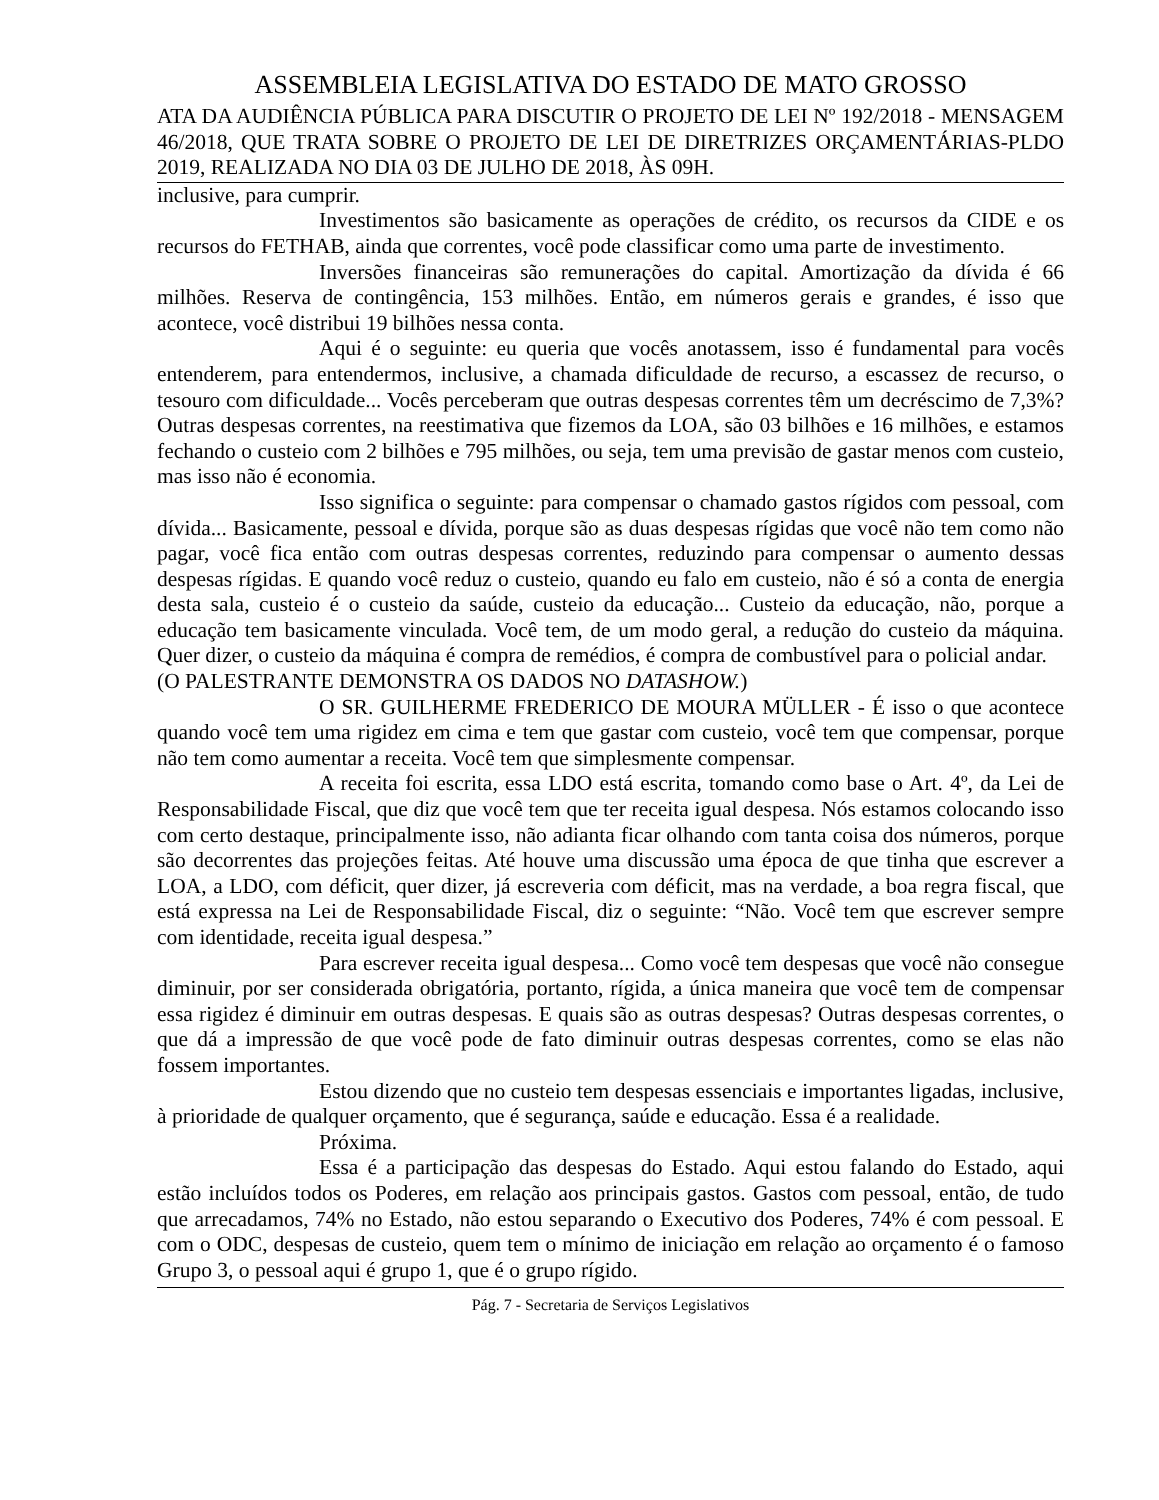ASSEMBLEIA LEGISLATIVA DO ESTADO DE MATO GROSSO
ATA DA AUDIÊNCIA PÚBLICA PARA DISCUTIR O PROJETO DE LEI Nº 192/2018 - MENSAGEM 46/2018, QUE TRATA SOBRE O PROJETO DE LEI DE DIRETRIZES ORÇAMENTÁRIAS-PLDO 2019, REALIZADA NO DIA 03 DE JULHO DE 2018, ÀS 09H.
inclusive, para cumprir.
Investimentos são basicamente as operações de crédito, os recursos da CIDE e os recursos do FETHAB, ainda que correntes, você pode classificar como uma parte de investimento.
Inversões financeiras são remunerações do capital. Amortização da dívida é 66 milhões. Reserva de contingência, 153 milhões. Então, em números gerais e grandes, é isso que acontece, você distribui 19 bilhões nessa conta.
Aqui é o seguinte: eu queria que vocês anotassem, isso é fundamental para vocês entenderem, para entendermos, inclusive, a chamada dificuldade de recurso, a escassez de recurso, o tesouro com dificuldade... Vocês perceberam que outras despesas correntes têm um decréscimo de 7,3%? Outras despesas correntes, na reestimativa que fizemos da LOA, são 03 bilhões e 16 milhões, e estamos fechando o custeio com 2 bilhões e 795 milhões, ou seja, tem uma previsão de gastar menos com custeio, mas isso não é economia.
Isso significa o seguinte: para compensar o chamado gastos rígidos com pessoal, com dívida... Basicamente, pessoal e dívida, porque são as duas despesas rígidas que você não tem como não pagar, você fica então com outras despesas correntes, reduzindo para compensar o aumento dessas despesas rígidas. E quando você reduz o custeio, quando eu falo em custeio, não é só a conta de energia desta sala, custeio é o custeio da saúde, custeio da educação... Custeio da educação, não, porque a educação tem basicamente vinculada. Você tem, de um modo geral, a redução do custeio da máquina. Quer dizer, o custeio da máquina é compra de remédios, é compra de combustível para o policial andar.
(O PALESTRANTE DEMONSTRA OS DADOS NO DATASHOW.)
O SR. GUILHERME FREDERICO DE MOURA MÜLLER - É isso o que acontece quando você tem uma rigidez em cima e tem que gastar com custeio, você tem que compensar, porque não tem como aumentar a receita. Você tem que simplesmente compensar.
A receita foi escrita, essa LDO está escrita, tomando como base o Art. 4º, da Lei de Responsabilidade Fiscal, que diz que você tem que ter receita igual despesa. Nós estamos colocando isso com certo destaque, principalmente isso, não adianta ficar olhando com tanta coisa dos números, porque são decorrentes das projeções feitas. Até houve uma discussão uma época de que tinha que escrever a LOA, a LDO, com déficit, quer dizer, já escreveria com déficit, mas na verdade, a boa regra fiscal, que está expressa na Lei de Responsabilidade Fiscal, diz o seguinte: “Não. Você tem que escrever sempre com identidade, receita igual despesa.”
Para escrever receita igual despesa... Como você tem despesas que você não consegue diminuir, por ser considerada obrigatória, portanto, rígida, a única maneira que você tem de compensar essa rigidez é diminuir em outras despesas. E quais são as outras despesas? Outras despesas correntes, o que dá a impressão de que você pode de fato diminuir outras despesas correntes, como se elas não fossem importantes.
Estou dizendo que no custeio tem despesas essenciais e importantes ligadas, inclusive, à prioridade de qualquer orçamento, que é segurança, saúde e educação. Essa é a realidade.
Próxima.
Essa é a participação das despesas do Estado. Aqui estou falando do Estado, aqui estão incluídos todos os Poderes, em relação aos principais gastos. Gastos com pessoal, então, de tudo que arrecadamos, 74% no Estado, não estou separando o Executivo dos Poderes, 74% é com pessoal. E com o ODC, despesas de custeio, quem tem o mínimo de iniciação em relação ao orçamento é o famoso Grupo 3, o pessoal aqui é grupo 1, que é o grupo rígido.
Pág. 7 - Secretaria de Serviços Legislativos